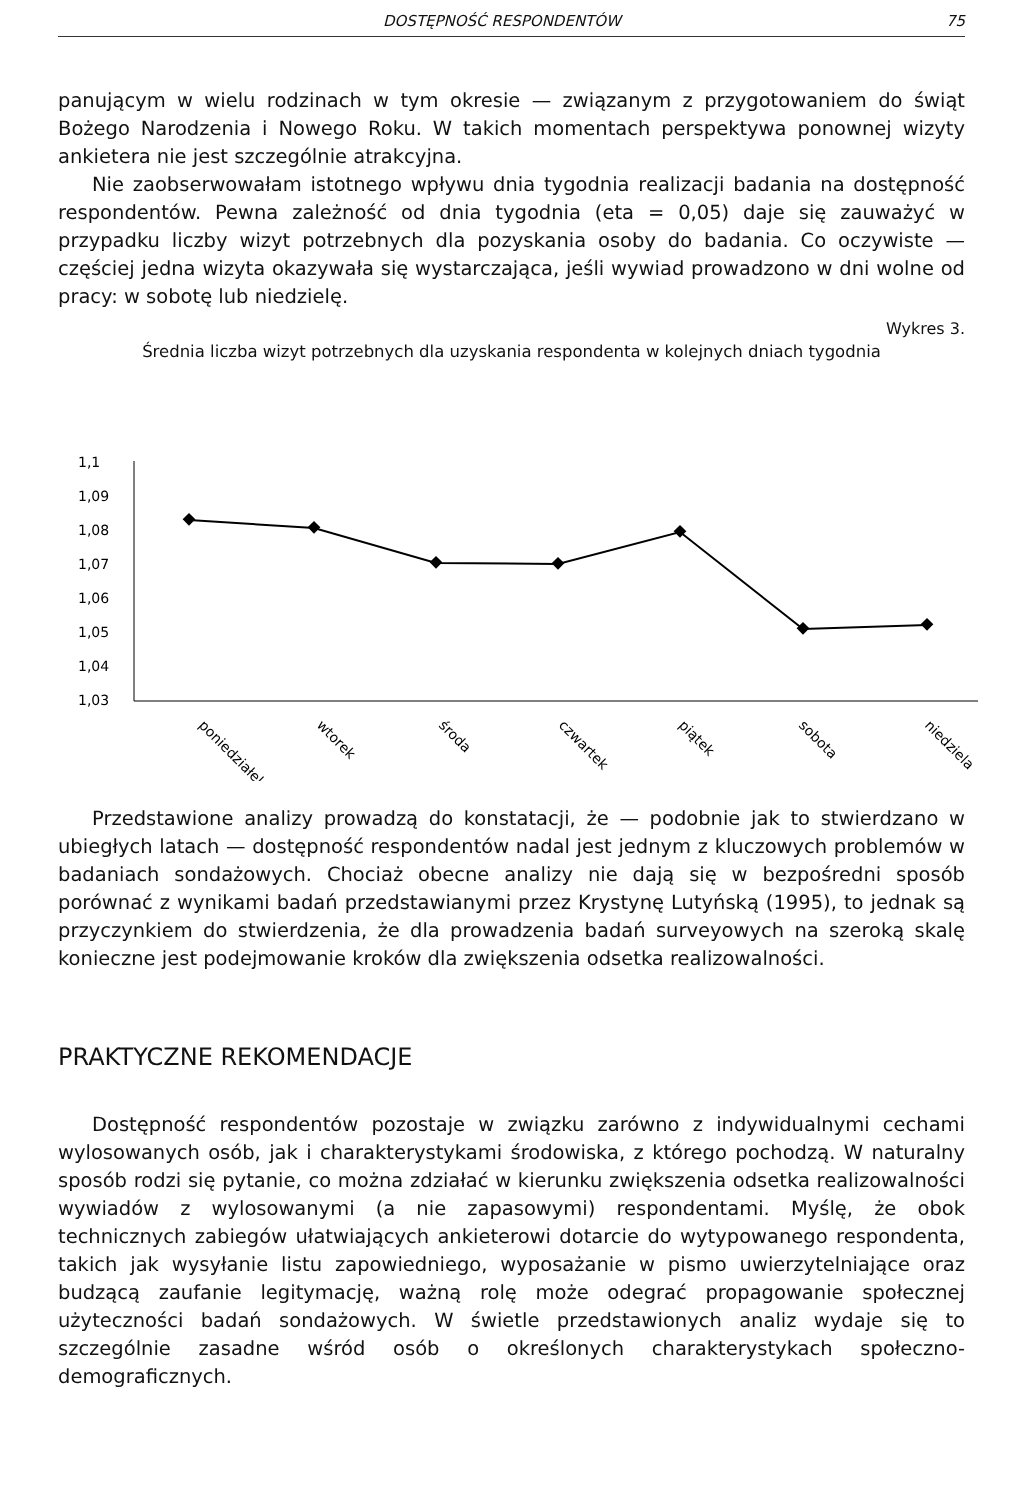DOSTĘPNOŚĆ RESPONDENTÓW 75
panującym w wielu rodzinach w tym okresie — związanym z przygotowaniem do świąt Bożego Narodzenia i Nowego Roku. W takich momentach perspektywa ponownej wizyty ankietera nie jest szczególnie atrakcyjna.
Nie zaobserwowałam istotnego wpływu dnia tygodnia realizacji badania na dostępność respondentów. Pewna zależność od dnia tygodnia (eta = 0,05) daje się zauważyć w przypadku liczby wizyt potrzebnych dla pozyskania osoby do badania. Co oczywiste — częściej jedna wizyta okazywała się wystarczająca, jeśli wywiad prowadzono w dni wolne od pracy: w sobotę lub niedzielę.
Wykres 3.
Średnia liczba wizyt potrzebnych dla uzyskania respondenta w kolejnych dniach tygodnia
1,1
1,09
1,08
1,07
1,06
1,05
1,04
1,03
poniedziałek
wtorek
środa
czwartek
piątek
sobota
niedziela
Przedstawione analizy prowadzą do konstatacji, że — podobnie jak to stwierdzano w ubiegłych latach — dostępność respondentów nadal jest jednym z kluczowych problemów w badaniach sondażowych. Chociaż obecne analizy nie dają się w bezpośredni sposób porównać z wynikami badań przedstawianymi przez Krystynę Lutyńską (1995), to jednak są przyczynkiem do stwierdzenia, że dla prowadzenia badań surveyowych na szeroką skalę konieczne jest podejmowanie kroków dla zwiększenia odsetka realizowalności.
PRAKTYCZNE REKOMENDACJE
Dostępność respondentów pozostaje w związku zarówno z indywidualnymi cechami wylosowanych osób, jak i charakterystykami środowiska, z którego pochodzą. W naturalny sposób rodzi się pytanie, co można zdziałać w kierunku zwiększenia odsetka realizowalności wywiadów z wylosowanymi (a nie zapasowymi) respondentami. Myślę, że obok technicznych zabiegów ułatwiających ankieterowi dotarcie do wytypowanego respondenta, takich jak wysyłanie listu zapowiedniego, wyposażanie w pismo uwierzytelniające oraz budzącą zaufanie legitymację, ważną rolę może odegrać propagowanie społecznej użyteczności badań sondażowych. W świetle przedstawionych analiz wydaje się to szczególnie zasadne wśród osób o określonych charakterystykach społeczno-demograficznych.